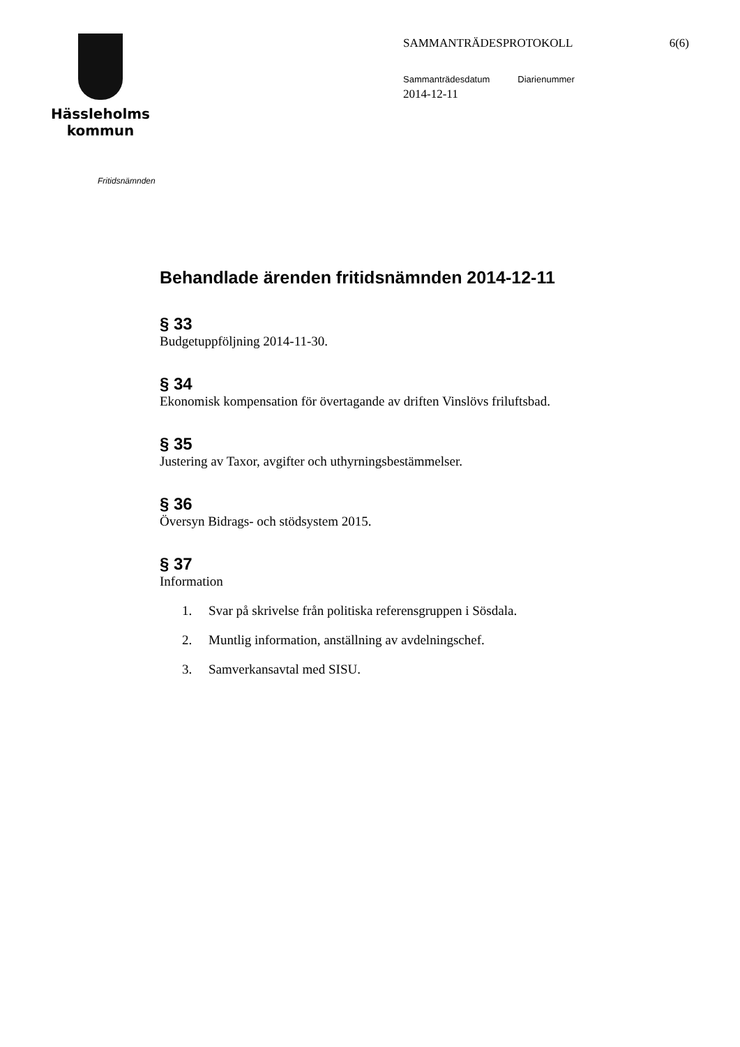Hässleholms
kommun
SAMMANTRÄDESPROTOKOLL 6(6)
Sammanträdesdatum Diarienummer
2014-12-11
Fritidsnämnden
Behandlade ärenden fritidsnämnden 2014-12-11
§ 33
Budgetuppföljning 2014-11-30.
§ 34
Ekonomisk kompensation för övertagande av driften Vinslövs friluftsbad.
§ 35
Justering av Taxor, avgifter och uthyrningsbestämmelser.
§ 36
Översyn Bidrags- och stödsystem 2015.
§ 37
Information
1. Svar på skrivelse från politiska referensgruppen i Sösdala.
2. Muntlig information, anställning av avdelningschef.
3. Samverkansavtal med SISU.